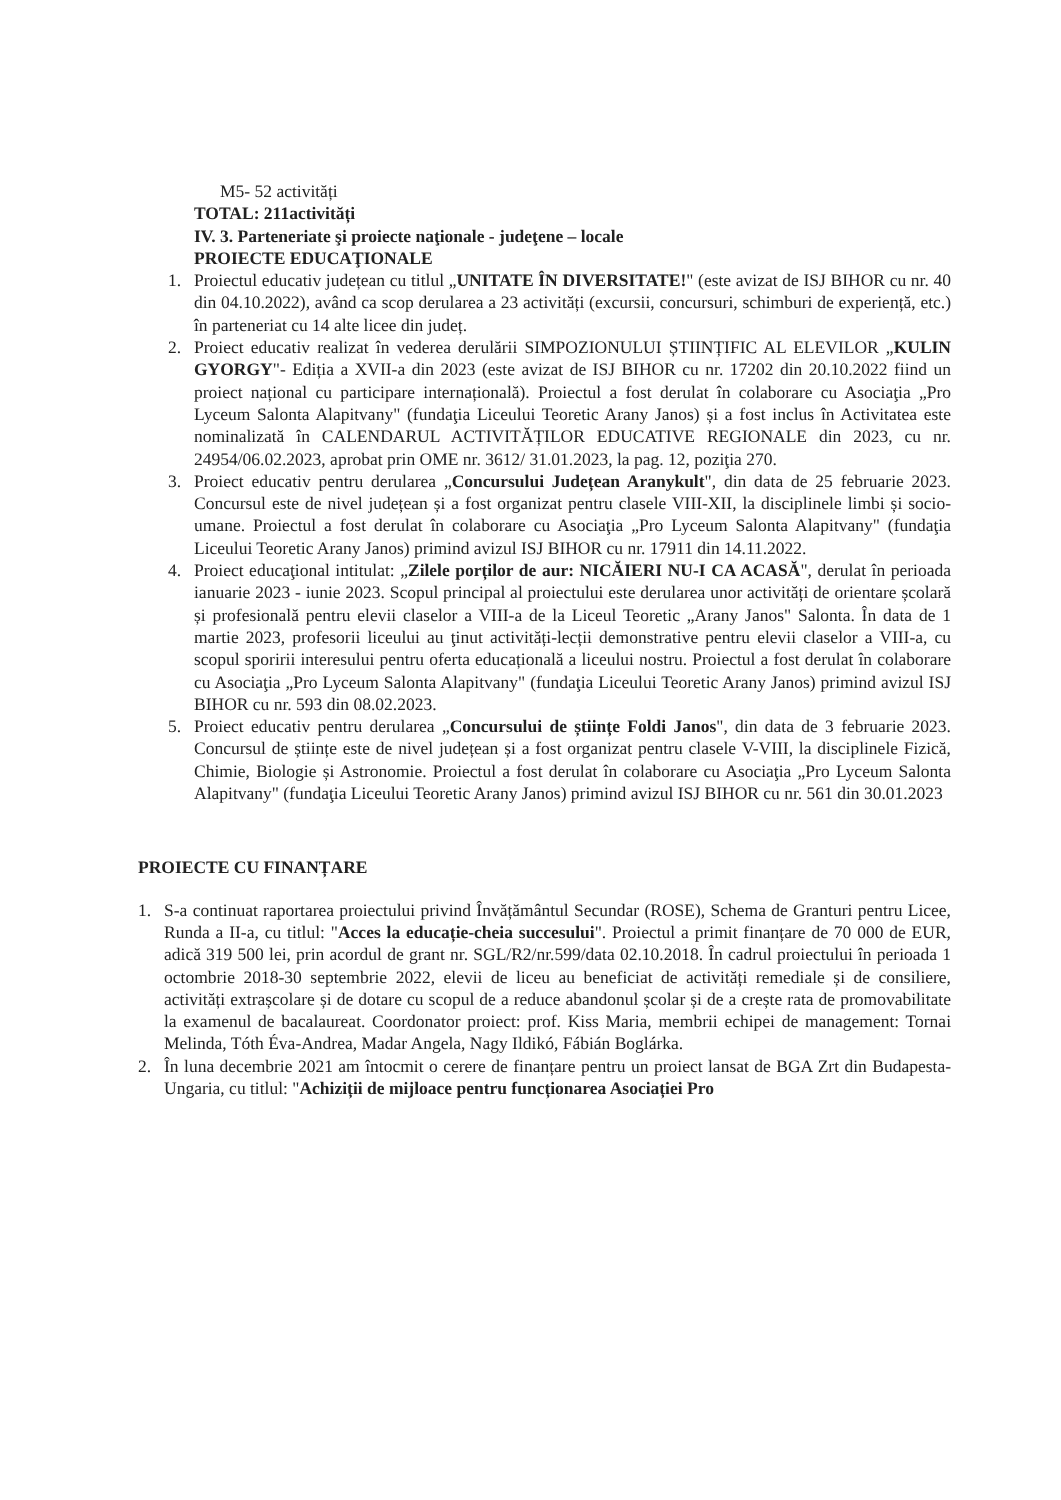M5- 52 activități
TOTAL: 211activități
IV. 3. Parteneriate şi proiecte naţionale - judeţene – locale
PROIECTE EDUCAŢIONALE
1. Proiectul educativ județean cu titlul „UNITATE ÎN DIVERSITATE!" (este avizat de ISJ BIHOR cu nr. 40 din 04.10.2022), având ca scop derularea a 23 activități (excursii, concursuri, schimburi de experiență, etc.) în parteneriat cu 14 alte licee din județ.
2. Proiect educativ realizat în vederea derulării SIMPOZIONULUI ȘTIINȚIFIC AL ELEVILOR „KULIN GYORGY"- Ediția a XVII-a din 2023 (este avizat de ISJ BIHOR cu nr. 17202 din 20.10.2022 fiind un proiect național cu participare internațională). Proiectul a fost derulat în colaborare cu Asociaţia „Pro Lyceum Salonta Alapitvany" (fundaţia Liceului Teoretic Arany Janos) și a fost inclus în Activitatea este nominalizată în CALENDARUL ACTIVITĂȚILOR EDUCATIVE REGIONALE din 2023, cu nr. 24954/06.02.2023, aprobat prin OME nr. 3612/ 31.01.2023, la pag. 12, poziţia 270.
3. Proiect educativ pentru derularea „Concursului Județean Aranykult", din data de 25 februarie 2023. Concursul este de nivel județean și a fost organizat pentru clasele VIII-XII, la disciplinele limbi și socio-umane. Proiectul a fost derulat în colaborare cu Asociaţia „Pro Lyceum Salonta Alapitvany" (fundaţia Liceului Teoretic Arany Janos) primind avizul ISJ BIHOR cu nr. 17911 din 14.11.2022.
4. Proiect educaţional intitulat: „Zilele porților de aur: NICĂIERI NU-I CA ACASĂ", derulat în perioada ianuarie 2023 - iunie 2023. Scopul principal al proiectului este derularea unor activități de orientare școlară și profesională pentru elevii claselor a VIII-a de la Liceul Teoretic „Arany Janos" Salonta. În data de 1 martie 2023, profesorii liceului au ţinut activități-lecții demonstrative pentru elevii claselor a VIII-a, cu scopul sporirii interesului pentru oferta educațională a liceului nostru. Proiectul a fost derulat în colaborare cu Asociaţia „Pro Lyceum Salonta Alapitvany" (fundaţia Liceului Teoretic Arany Janos) primind avizul ISJ BIHOR cu nr. 593 din 08.02.2023.
5. Proiect educativ pentru derularea „Concursului de științe Foldi Janos", din data de 3 februarie 2023. Concursul de științe este de nivel județean și a fost organizat pentru clasele V-VIII, la disciplinele Fizică, Chimie, Biologie și Astronomie. Proiectul a fost derulat în colaborare cu Asociaţia „Pro Lyceum Salonta Alapitvany" (fundaţia Liceului Teoretic Arany Janos) primind avizul ISJ BIHOR cu nr. 561 din 30.01.2023
PROIECTE CU FINANȚARE
1. S-a continuat raportarea proiectului privind Învățământul Secundar (ROSE), Schema de Granturi pentru Licee, Runda a II-a, cu titlul: "Acces la educație-cheia succesului". Proiectul a primit finanțare de 70 000 de EUR, adică 319 500 lei, prin acordul de grant nr. SGL/R2/nr.599/data 02.10.2018. În cadrul proiectului în perioada 1 octombrie 2018-30 septembrie 2022, elevii de liceu au beneficiat de activități remediale și de consiliere, activități extrașcolare și de dotare cu scopul de a reduce abandonul școlar și de a crește rata de promovabilitate la examenul de bacalaureat. Coordonator proiect: prof. Kiss Maria, membrii echipei de management: Tornai Melinda, Tóth Éva-Andrea, Madar Angela, Nagy Ildikó, Fábián Boglárka.
2. În luna decembrie 2021 am întocmit o cerere de finanțare pentru un proiect lansat de BGA Zrt din Budapesta-Ungaria, cu titlul: "Achiziții de mijloace pentru funcționarea Asociației Pro